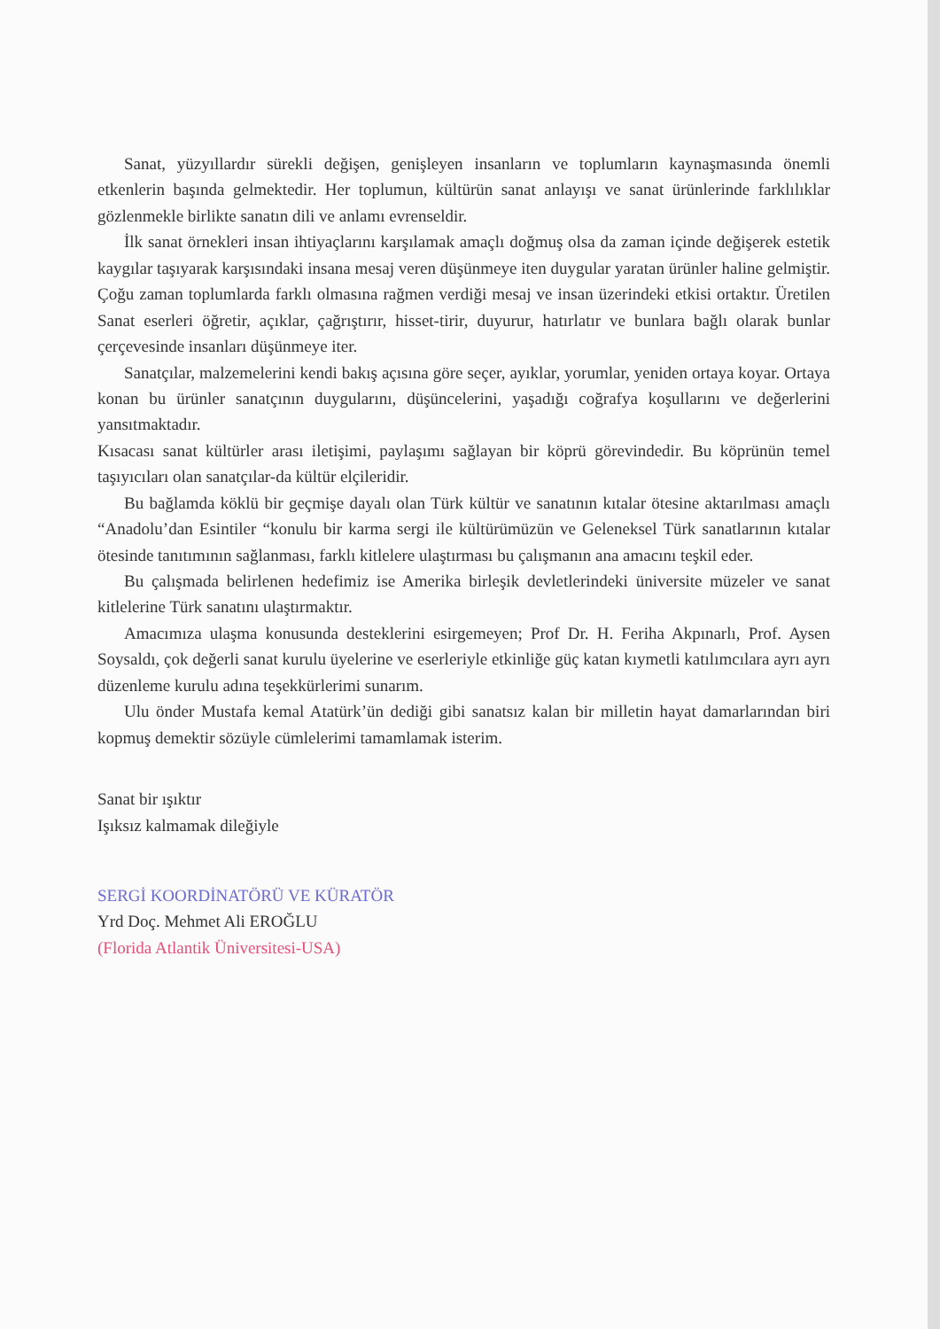Sanat, yüzyıllardır sürekli değişen, genişleyen insanların ve toplumların kaynaşmasında önemli etkenlerin başında gelmektedir. Her toplumun, kültürün sanat anlayışı ve sanat ürünlerinde farklılıklar gözlenmekle birlikte sanatın dili ve anlamı evrenseldir.
İlk sanat örnekleri insan ihtiyaçlarını karşılamak amaçlı doğmuş olsa da zaman içinde değişerek estetik kaygılar taşıyarak karşısındaki insana mesaj veren düşünmeye iten duygular yaratan ürünler haline gelmiştir. Çoğu zaman toplumlarda farklı olmasına rağmen verdiği mesaj ve insan üzerindeki etkisi ortaktır. Üretilen Sanat eserleri öğretir, açıklar, çağrıştırır, hisset-tirir, duyurur, hatırlatır ve bunlara bağlı olarak bunlar çerçevesinde insanları düşünmeye iter.
Sanatçılar, malzemelerini kendi bakış açısına göre seçer, ayıklar, yorumlar, yeniden ortaya koyar. Ortaya konan bu ürünler sanatçının duygularını, düşüncelerini, yaşadığı coğrafya koşullarını ve değerlerini yansıtmaktadır.
Kısacası sanat kültürler arası iletişimi, paylaşımı sağlayan bir köprü görevindedir. Bu köprünün temel taşıyıcıları olan sanatçılar-da kültür elçileridir.
Bu bağlamda köklü bir geçmişe dayalı olan Türk kültür ve sanatının kıtalar ötesine aktarılması amaçlı “Anadolu’dan Esintiler “konulu bir karma sergi ile kültürümüzün ve Geleneksel Türk sanatlarının kıtalar ötesinde tanıtımının sağlanması, farklı kitlelere ulaştırması bu çalışmanın ana amacını teşkil eder.
Bu çalışmada belirlenen hedefimiz ise Amerika birleşik devletlerindeki üniversite müzeler ve sanat kitlelerine Türk sanatını ulaştırmaktır.
Amacımıza ulaşma konusunda desteklerini esirgemeyen; Prof Dr. H. Feriha Akpınarlı, Prof. Aysen Soysaldı, çok değerli sanat kurulu üyelerine ve eserleriyle etkinliğe güç katan kıymetli katılımcılara ayrı ayrı düzenleme kurulu adına teşekkürlerimi sunarım.
Ulu önder Mustafa kemal Atatürk’ün dediği gibi sanatsız kalan bir milletin hayat damarlarından biri kopmuş demektir sözüyle cümlelerimi tamamlamak isterim.
Sanat bir ışıktır
Işıksız kalmamak dileğiyle
SERGİ KOORDİNATÖRÜ VE KÜRATÖR
Yrd Doç. Mehmet Ali EROĞLU
(Florida Atlantik Üniversitesi-USA)